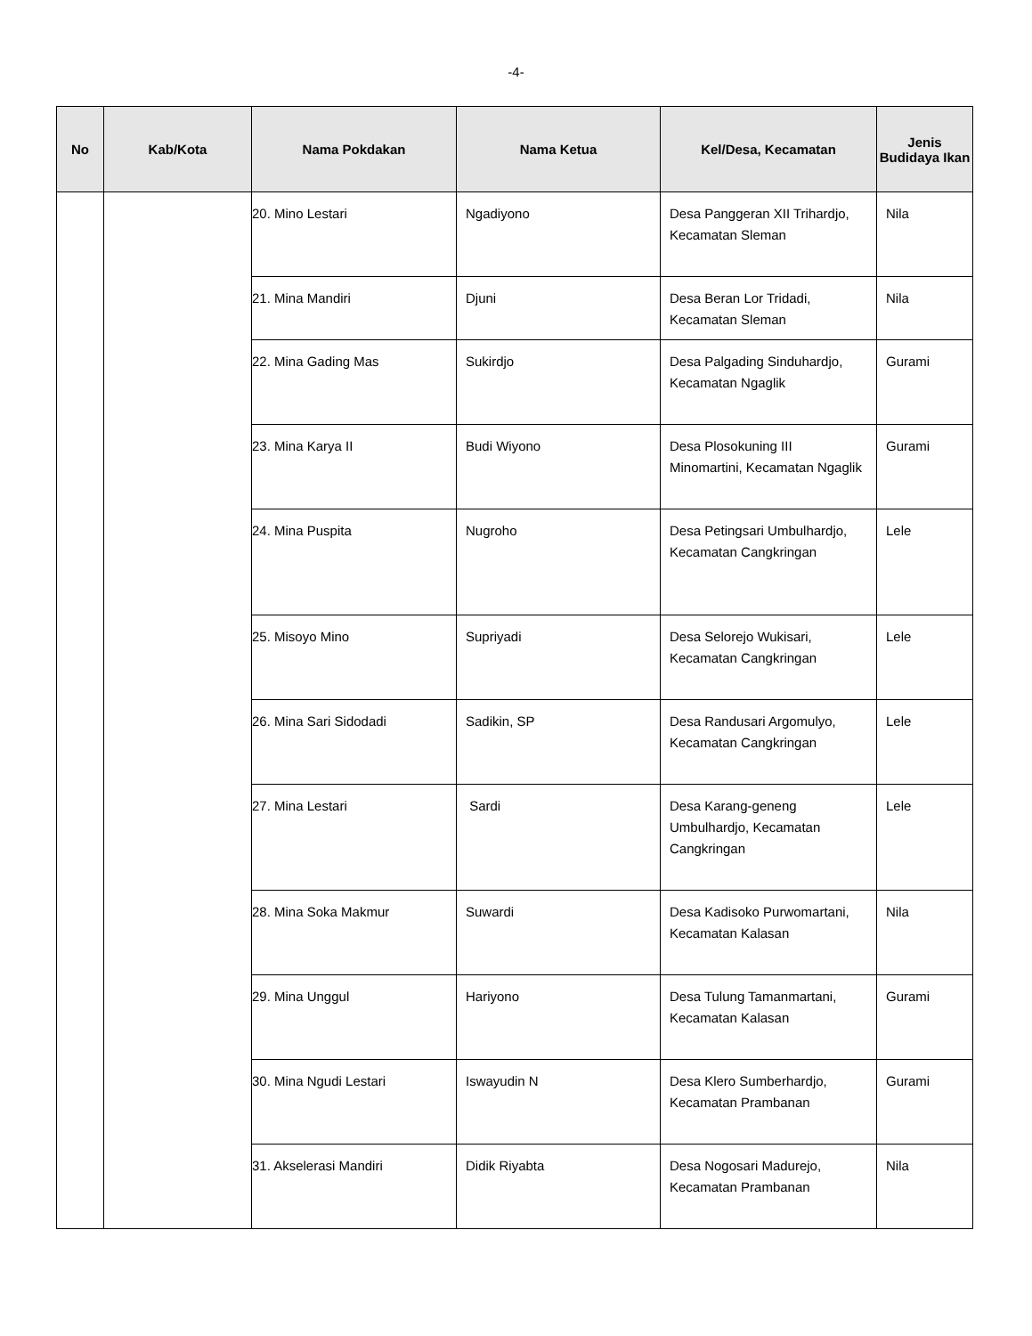-4-
| No | Kab/Kota | Nama Pokdakan | Nama Ketua | Kel/Desa, Kecamatan | Jenis Budidaya Ikan |
| --- | --- | --- | --- | --- | --- |
| | | 20. Mino Lestari | Ngadiyono | Desa Panggeran XII Trihardjo, Kecamatan Sleman | Nila |
| | | 21. Mina Mandiri | Djuni | Desa Beran Lor Tridadi, Kecamatan Sleman | Nila |
| | | 22. Mina Gading Mas | Sukirdjo | Desa Palgading Sinduhardjo, Kecamatan Ngaglik | Gurami |
| | | 23. Mina Karya II | Budi Wiyono | Desa Plosokuning III Minomartini, Kecamatan Ngaglik | Gurami |
| | | 24. Mina Puspita | Nugroho | Desa Petingsari Umbulhardjo, Kecamatan Cangkringan | Lele |
| | | 25. Misoyo Mino | Supriyadi | Desa Selorejo Wukisari, Kecamatan Cangkringan | Lele |
| | | 26. Mina Sari Sidodadi | Sadikin, SP | Desa Randusari Argomulyo, Kecamatan Cangkringan | Lele |
| | | 27. Mina Lestari | Sardi | Desa Karang-geneng Umbulhardjo, Kecamatan Cangkringan | Lele |
| | | 28. Mina Soka Makmur | Suwardi | Desa Kadisoko Purwomartani, Kecamatan Kalasan | Nila |
| | | 29. Mina Unggul | Hariyono | Desa Tulung Tamanmartani, Kecamatan Kalasan | Gurami |
| | | 30. Mina Ngudi Lestari | Iswayudin N | Desa Klero Sumberhardjo, Kecamatan Prambanan | Gurami |
| | | 31. Akselerasi Mandiri | Didik Riyabta | Desa Nogosari Madurejo, Kecamatan Prambanan | Nila |